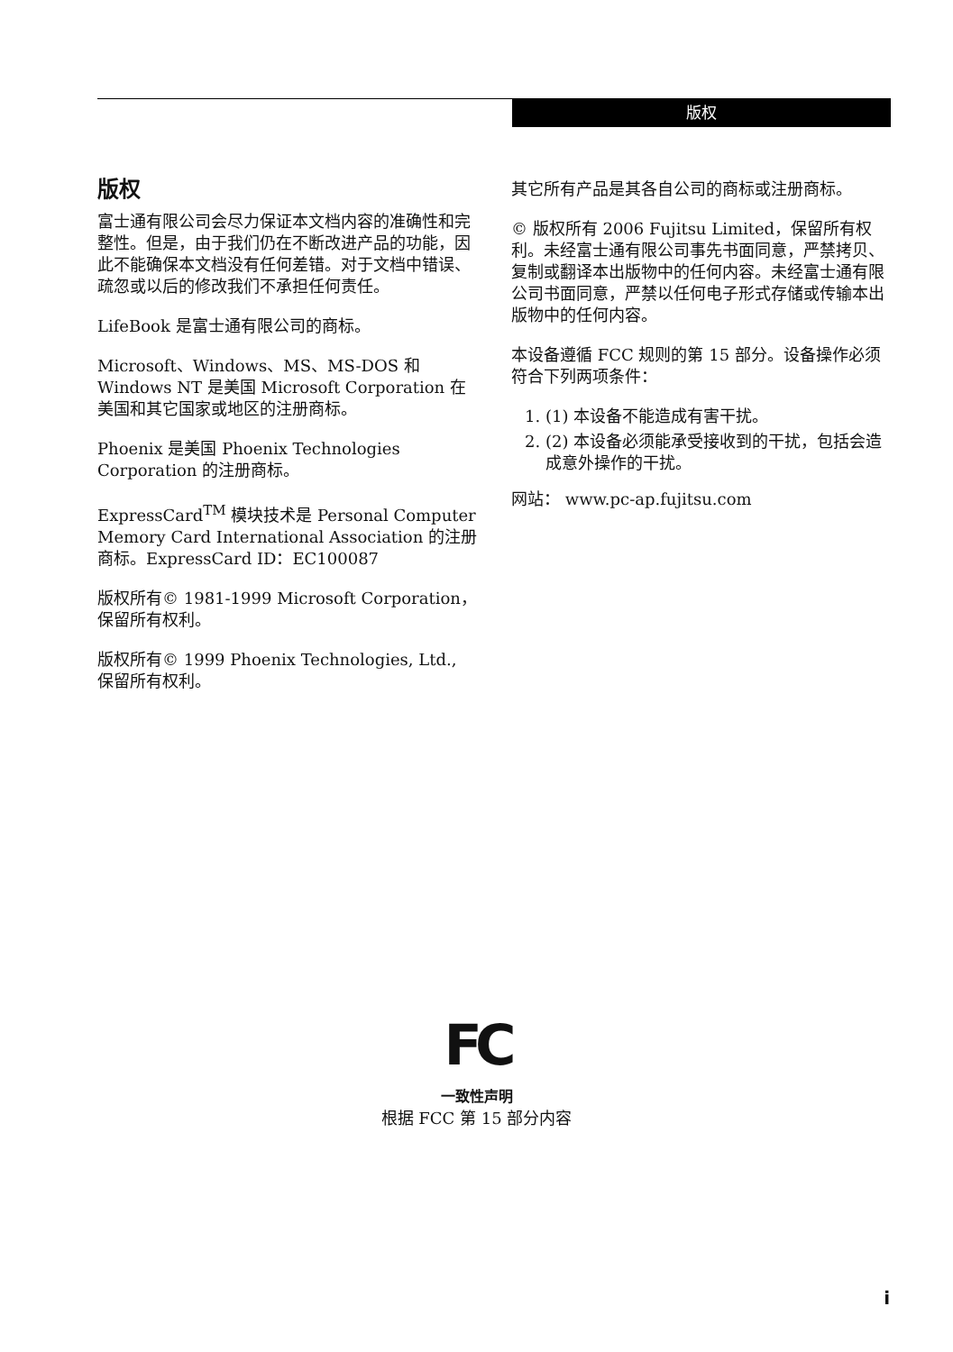版权
版权
富士通有限公司会尽力保证本文档内容的准确性和完整性。但是，由于我们仍在不断改进产品的功能，因此不能确保本文档没有任何差错。对于文档中错误、疏忽或以后的修改我们不承担任何责任。
LifeBook 是富士通有限公司的商标。
Microsoft、Windows、MS、MS-DOS 和 Windows NT 是美国 Microsoft Corporation 在美国和其它国家或地区的注册商标。
Phoenix 是美国 Phoenix Technologies Corporation 的注册商标。
ExpressCard<sup>TM</sup> 模块技术是 Personal Computer Memory Card International Association 的注册商标。ExpressCard ID：EC100087
版权所有© 1981-1999 Microsoft Corporation，保留所有权利。
版权所有© 1999 Phoenix Technologies, Ltd., 保留所有权利。
其它所有产品是其各自公司的商标或注册商标。
© 版权所有 2006 Fujitsu Limited，保留所有权利。未经富士通有限公司事先书面同意，严禁拷贝、复制或翻译本出版物中的任何内容。未经富士通有限公司书面同意，严禁以任何电子形式存储或传输本出版物中的任何内容。
本设备遵循 FCC 规则的第 15 部分。设备操作必须符合下列两项条件：
1. (1) 本设备不能造成有害干扰。
2. (2) 本设备必须能承受接收到的干扰，包括会造成意外操作的干扰。
网站： www.pc-ap.fujitsu.com
FC
一致性声明
根据 FCC 第 15 部分内容
i